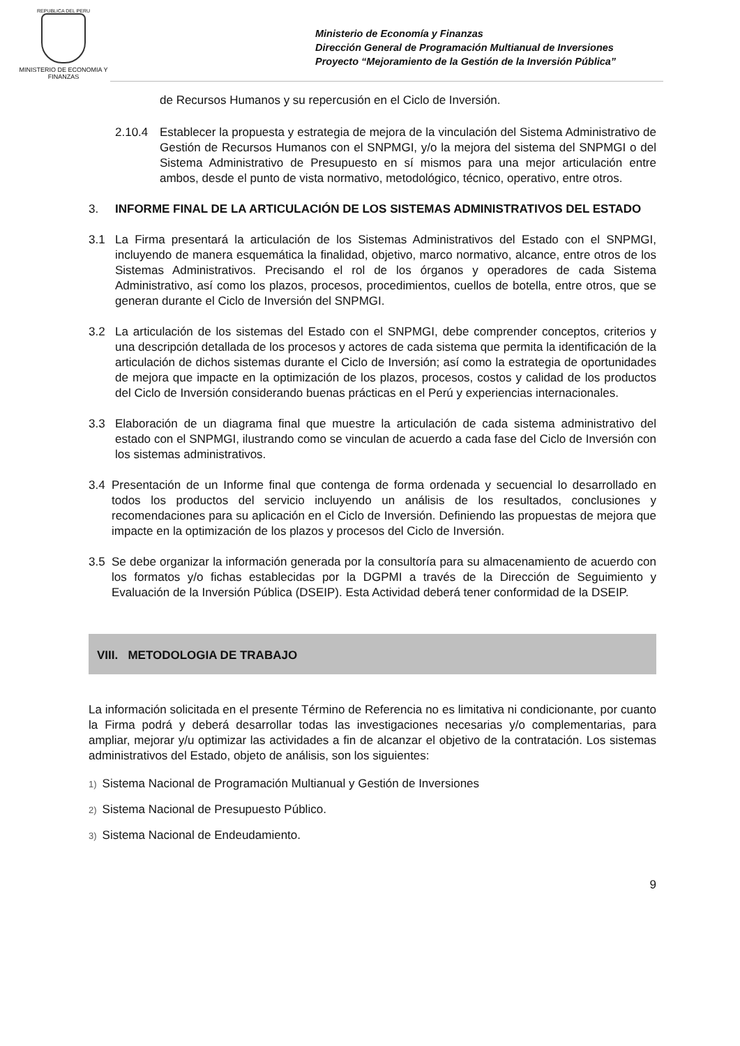REPUBLICA DEL PERU
MINISTERIO DE ECONOMIA Y FINANZAS
Ministerio de Economía y Finanzas
Dirección General de Programación Multianual de Inversiones
Proyecto “Mejoramiento de la Gestión de la Inversión Pública”
de Recursos Humanos y su repercusión en el Ciclo de Inversión.
2.10.4 Establecer la propuesta y estrategia de mejora de la vinculación del Sistema Administrativo de Gestión de Recursos Humanos con el SNPMGI, y/o la mejora del sistema del SNPMGI o del Sistema Administrativo de Presupuesto en sí mismos para una mejor articulación entre ambos, desde el punto de vista normativo, metodológico, técnico, operativo, entre otros.
3. INFORME FINAL DE LA ARTICULACIÓN DE LOS SISTEMAS ADMINISTRATIVOS DEL ESTADO
3.1 La Firma presentará la articulación de los Sistemas Administrativos del Estado con el SNPMGI, incluyendo de manera esquemática la finalidad, objetivo, marco normativo, alcance, entre otros de los Sistemas Administrativos. Precisando el rol de los órganos y operadores de cada Sistema Administrativo, así como los plazos, procesos, procedimientos, cuellos de botella, entre otros, que se generan durante el Ciclo de Inversión del SNPMGI.
3.2 La articulación de los sistemas del Estado con el SNPMGI, debe comprender conceptos, criterios y una descripción detallada de los procesos y actores de cada sistema que permita la identificación de la articulación de dichos sistemas durante el Ciclo de Inversión; así como la estrategia de oportunidades de mejora que impacte en la optimización de los plazos, procesos, costos y calidad de los productos del Ciclo de Inversión considerando buenas prácticas en el Perú y experiencias internacionales.
3.3 Elaboración de un diagrama final que muestre la articulación de cada sistema administrativo del estado con el SNPMGI, ilustrando como se vinculan de acuerdo a cada fase del Ciclo de Inversión con los sistemas administrativos.
3.4 Presentación de un Informe final que contenga de forma ordenada y secuencial lo desarrollado en todos los productos del servicio incluyendo un análisis de los resultados, conclusiones y recomendaciones para su aplicación en el Ciclo de Inversión. Definiendo las propuestas de mejora que impacte en la optimización de los plazos y procesos del Ciclo de Inversión.
3.5 Se debe organizar la información generada por la consultoría para su almacenamiento de acuerdo con los formatos y/o fichas establecidas por la DGPMI a través de la Dirección de Seguimiento y Evaluación de la Inversión Pública (DSEIP). Esta Actividad deberá tener conformidad de la DSEIP.
VIII. METODOLOGIA DE TRABAJO
La información solicitada en el presente Término de Referencia no es limitativa ni condicionante, por cuanto la Firma podrá y deberá desarrollar todas las investigaciones necesarias y/o complementarias, para ampliar, mejorar y/u optimizar las actividades a fin de alcanzar el objetivo de la contratación. Los sistemas administrativos del Estado, objeto de análisis, son los siguientes:
1) Sistema Nacional de Programación Multianual y Gestión de Inversiones
2) Sistema Nacional de Presupuesto Público.
3) Sistema Nacional de Endeudamiento.
9